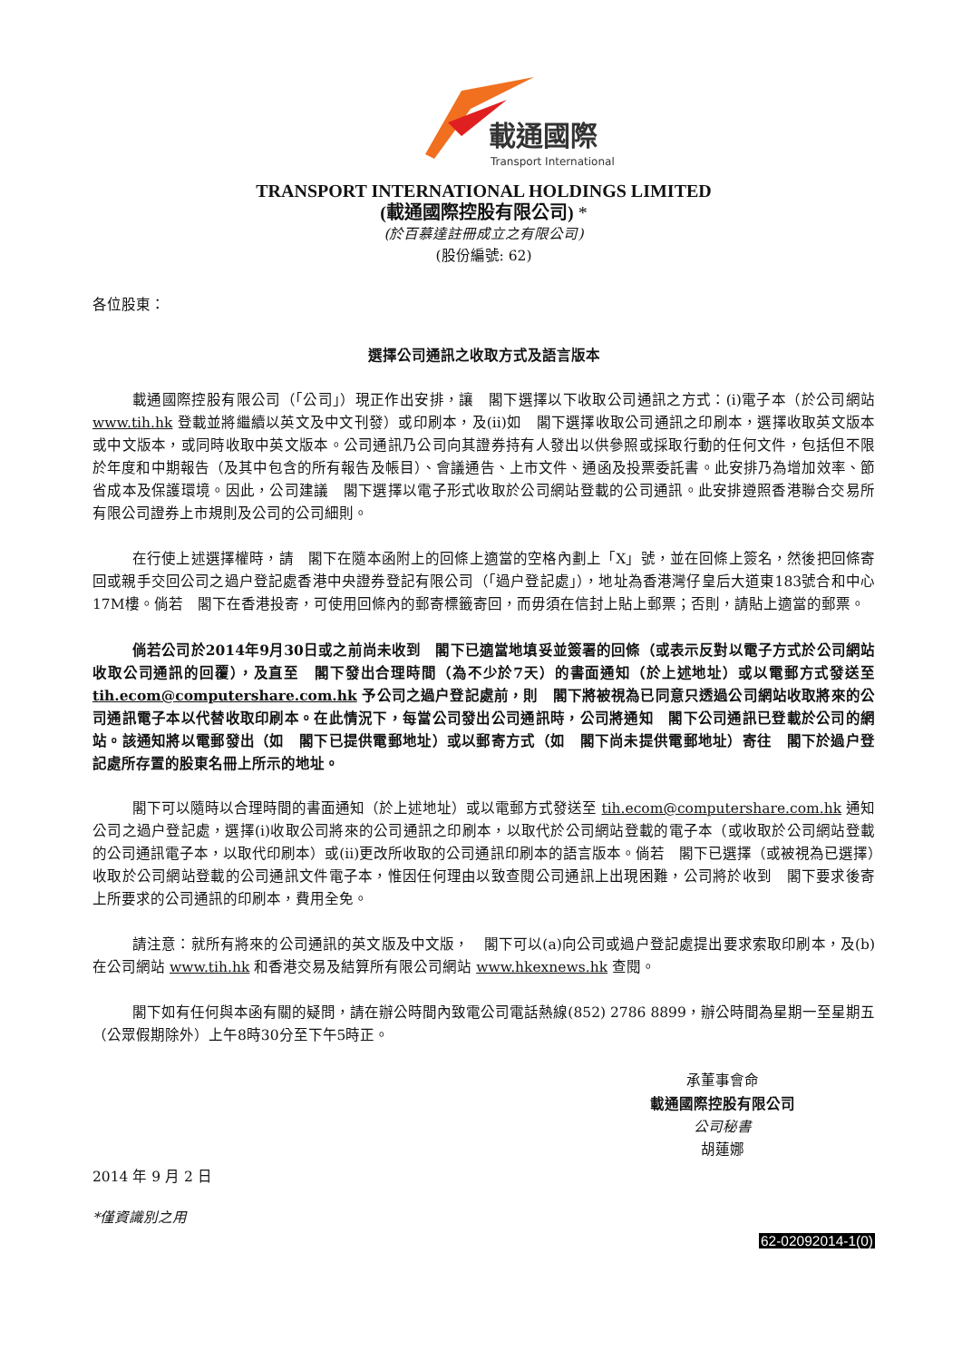載通國際
Transport International
TRANSPORT INTERNATIONAL HOLDINGS LIMITED
(載通國際控股有限公司) *
(於百慕達註冊成立之有限公司)
(股份編號: 62)
各位股東：
選擇公司通訊之收取方式及語言版本
載通國際控股有限公司（「公司」）現正作出安排，讓　閣下選擇以下收取公司通訊之方式：(i)電子本（於公司網站 www.tih.hk 登載並將繼續以英文及中文刊發）或印刷本，及(ii)如　閣下選擇收取公司通訊之印刷本，選擇收取英文版本或中文版本，或同時收取中英文版本。公司通訊乃公司向其證券持有人發出以供參照或採取行動的任何文件，包括但不限於年度和中期報告（及其中包含的所有報告及帳目）、會議通告、上市文件、通函及投票委託書。此安排乃為增加效率、節省成本及保護環境。因此，公司建議　閣下選擇以電子形式收取於公司網站登載的公司通訊。此安排遵照香港聯合交易所有限公司證券上市規則及公司的公司細則。
在行使上述選擇權時，請　閣下在隨本函附上的回條上適當的空格內劃上「X」號，並在回條上簽名，然後把回條寄回或親手交回公司之過户登記處香港中央證券登記有限公司（「過户登記處」），地址為香港灣仔皇后大道東183號合和中心17M樓。倘若　閣下在香港投寄，可使用回條內的郵寄標籤寄回，而毋須在信封上貼上郵票；否則，請貼上適當的郵票。
倘若公司於2014年9月30日或之前尚未收到　閣下已適當地填妥並簽署的回條（或表示反對以電子方式於公司網站收取公司通訊的回覆），及直至　閣下發出合理時間（為不少於7天）的書面通知（於上述地址）或以電郵方式發送至 tih.ecom@computershare.com.hk 予公司之過户登記處前，則　閣下將被視為已同意只透過公司網站收取將來的公司通訊電子本以代替收取印刷本。在此情況下，每當公司發出公司通訊時，公司將通知　閣下公司通訊已登載於公司的網站。該通知將以電郵發出（如　閣下已提供電郵地址）或以郵寄方式（如　閣下尚未提供電郵地址）寄往　閣下於過户登記處所存置的股東名冊上所示的地址。
閣下可以隨時以合理時間的書面通知（於上述地址）或以電郵方式發送至 tih.ecom@computershare.com.hk 通知公司之過户登記處，選擇(i)收取公司將來的公司通訊之印刷本，以取代於公司網站登載的電子本（或收取於公司網站登載的公司通訊電子本，以取代印刷本）或(ii)更改所收取的公司通訊印刷本的語言版本。倘若　閣下已選擇（或被視為已選擇）收取於公司網站登載的公司通訊文件電子本，惟因任何理由以致查閱公司通訊上出現困難，公司將於收到　閣下要求後寄上所要求的公司通訊的印刷本，費用全免。
請注意：就所有將來的公司通訊的英文版及中文版，　閣下可以(a)向公司或過户登記處提出要求索取印刷本，及(b)在公司網站 www.tih.hk 和香港交易及結算所有限公司網站 www.hkexnews.hk 查閱。
閣下如有任何與本函有關的疑問，請在辦公時間內致電公司電話熱線(852) 2786 8899，辦公時間為星期一至星期五（公眾假期除外）上午8時30分至下午5時正。
承董事會命
載通國際控股有限公司
公司秘書
胡蓮娜
2014 年 9 月 2 日
*僅資識別之用
62-02092014-1(0)